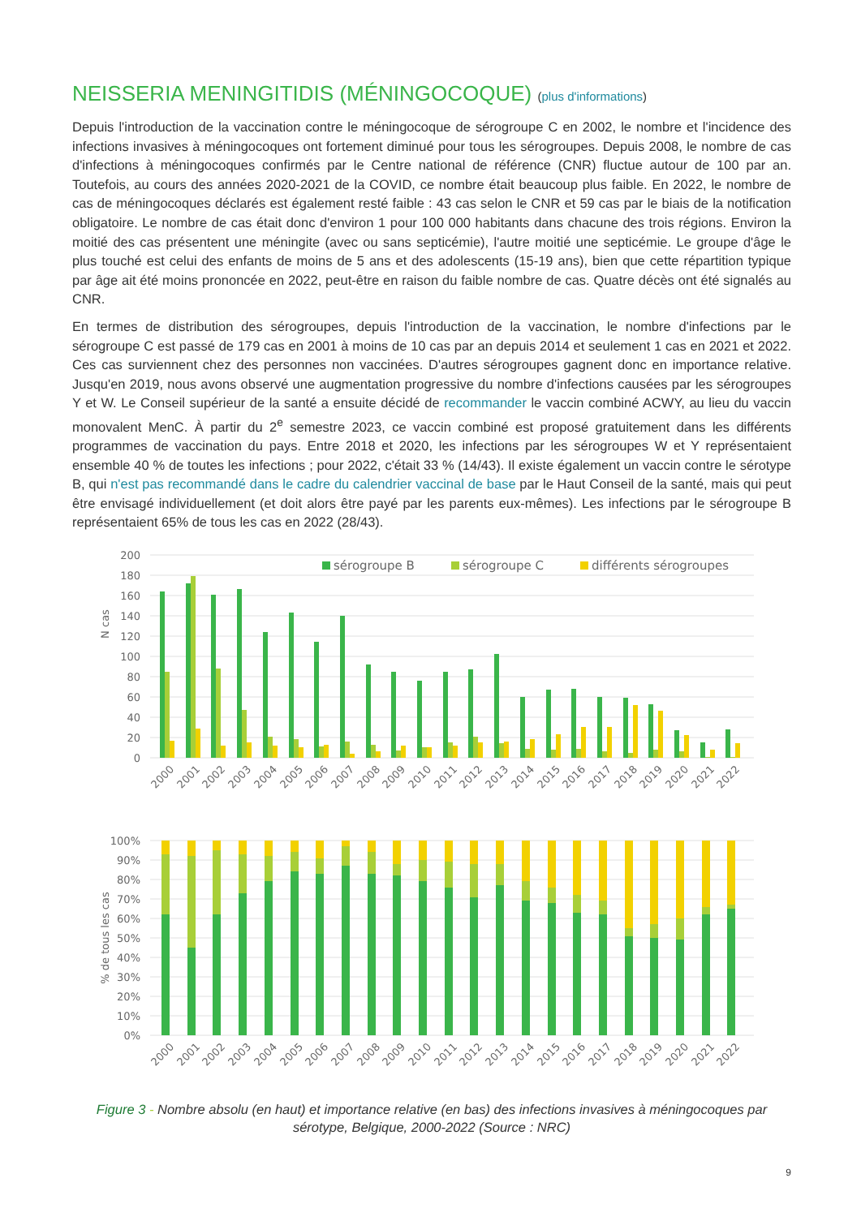NEISSERIA MENINGITIDIS (MÉNINGOCOQUE) (plus d'informations)
Depuis l'introduction de la vaccination contre le méningocoque de sérogroupe C en 2002, le nombre et l'incidence des infections invasives à méningocoques ont fortement diminué pour tous les sérogroupes. Depuis 2008, le nombre de cas d'infections à méningocoques confirmés par le Centre national de référence (CNR) fluctue autour de 100 par an. Toutefois, au cours des années 2020-2021 de la COVID, ce nombre était beaucoup plus faible. En 2022, le nombre de cas de méningocoques déclarés est également resté faible : 43 cas selon le CNR et 59 cas par le biais de la notification obligatoire. Le nombre de cas était donc d'environ 1 pour 100 000 habitants dans chacune des trois régions. Environ la moitié des cas présentent une méningite (avec ou sans septicémie), l'autre moitié une septicémie. Le groupe d'âge le plus touché est celui des enfants de moins de 5 ans et des adolescents (15-19 ans), bien que cette répartition typique par âge ait été moins prononcée en 2022, peut-être en raison du faible nombre de cas. Quatre décès ont été signalés au CNR.
En termes de distribution des sérogroupes, depuis l'introduction de la vaccination, le nombre d'infections par le sérogroupe C est passé de 179 cas en 2001 à moins de 10 cas par an depuis 2014 et seulement 1 cas en 2021 et 2022. Ces cas surviennent chez des personnes non vaccinées. D'autres sérogroupes gagnent donc en importance relative. Jusqu'en 2019, nous avons observé une augmentation progressive du nombre d'infections causées par les sérogroupes Y et W. Le Conseil supérieur de la santé a ensuite décidé de recommander le vaccin combiné ACWY, au lieu du vaccin monovalent MenC. À partir du 2<sup>e</sup> semestre 2023, ce vaccin combiné est proposé gratuitement dans les différents programmes de vaccination du pays. Entre 2018 et 2020, les infections par les sérogroupes W et Y représentaient ensemble 40 % de toutes les infections ; pour 2022, c'était 33 % (14/43). Il existe également un vaccin contre le sérotype B, qui n'est pas recommandé dans le cadre du calendrier vaccinal de base par le Haut Conseil de la santé, mais qui peut être envisagé individuellement (et doit alors être payé par les parents eux-mêmes). Les infections par le sérogroupe B représentaient 65% de tous les cas en 2022 (28/43).
200
180
160
140
120
100
80
60
40
20
0
N cas
sérogroupe B
sérogroupe C
différents sérogroupes
2000
2001
2002
2003
2004
2005
2006
2007
2008
2009
2010
2011
2012
2013
2014
2015
2016
2017
2018
2019
2020
2021
2022
100%
90%
80%
70%
60%
50%
40%
30%
20%
10%
0%
% de tous les cas
2000
2001
2002
2003
2004
2005
2006
2007
2008
2009
2010
2011
2012
2013
2014
2015
2016
2017
2018
2019
2020
2021
2022
Figure 3 - Nombre absolu (en haut) et importance relative (en bas) des infections invasives à méningocoques par sérotype, Belgique, 2000-2022 (Source : NRC)
9